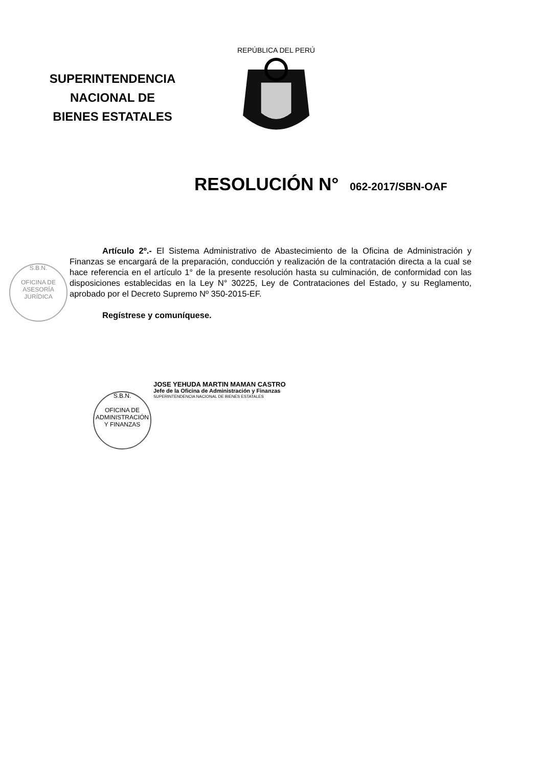SUPERINTENDENCIA
NACIONAL DE
BIENES ESTATALES
REPÚBLICA DEL PERÚ
RESOLUCIÓN N° 062-2017/SBN-OAF
Artículo 2º.- El Sistema Administrativo de Abastecimiento de la Oficina de Administración y Finanzas se encargará de la preparación, conducción y realización de la contratación directa a la cual se hace referencia en el artículo 1° de la presente resolución hasta su culminación, de conformidad con las disposiciones establecidas en la Ley N° 30225, Ley de Contrataciones del Estado, y su Reglamento, aprobado por el Decreto Supremo Nº 350-2015-EF.
Regístrese y comuníquese.
S.B.N.
OFICINA DE ASESORÍA JURÍDICA
S.B.N.
OFICINA DE ADMINISTRACIÓN Y FINANZAS
JOSE YEHUDA MARTIN MAMAN CASTRO
Jefe de la Oficina de Administración y Finanzas
SUPERINTENDENCIA NACIONAL DE BIENES ESTATALES